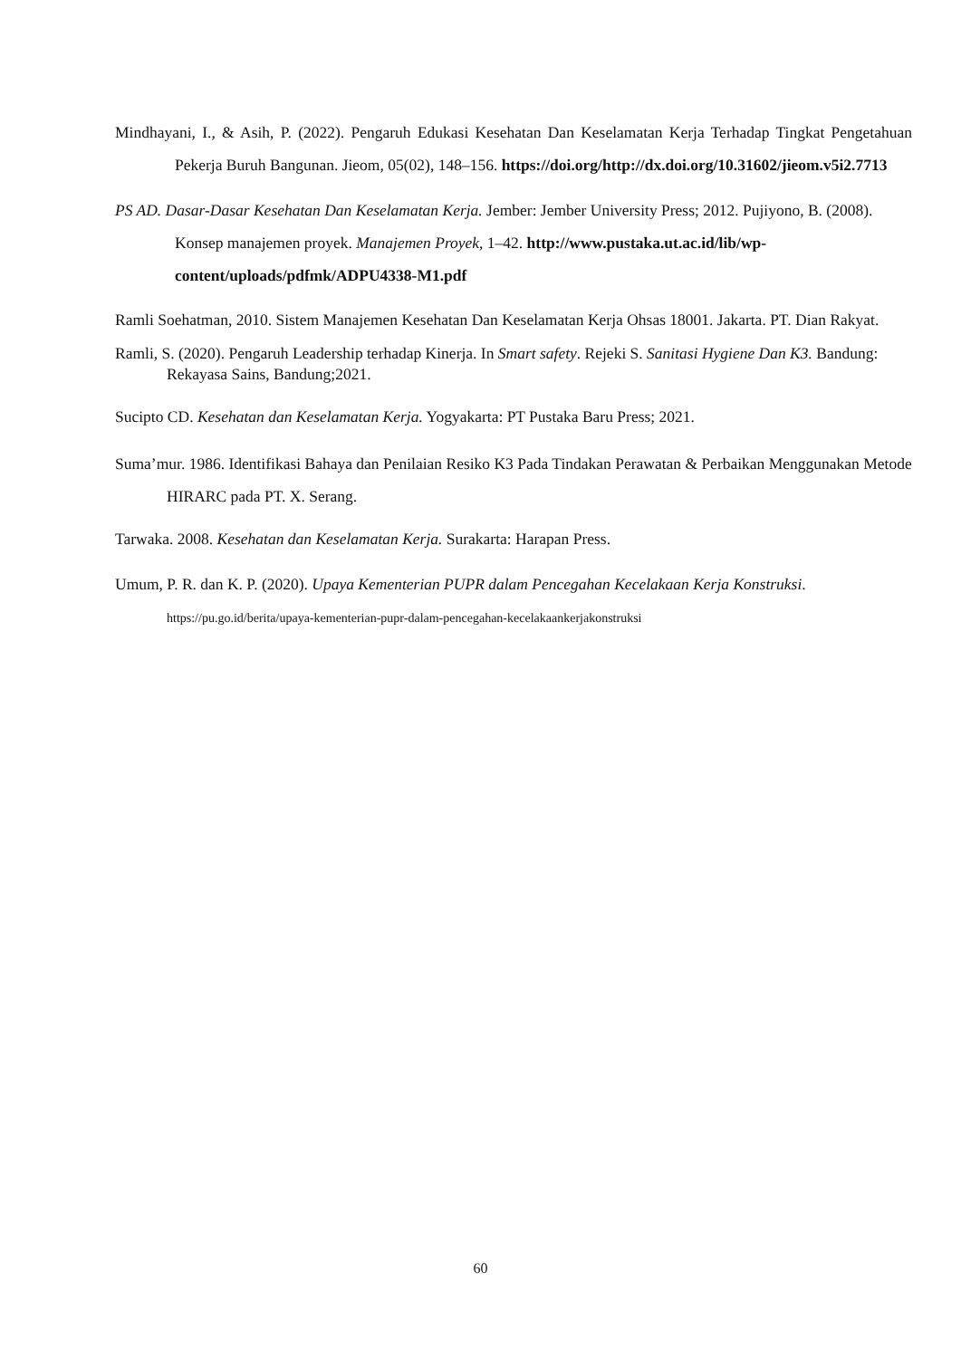Mindhayani, I., & Asih, P. (2022). Pengaruh Edukasi Kesehatan Dan Keselamatan Kerja Terhadap Tingkat Pengetahuan Pekerja Buruh Bangunan. Jieom, 05(02), 148–156. https://doi.org/http://dx.doi.org/10.31602/jieom.v5i2.7713
PS AD. Dasar-Dasar Kesehatan Dan Keselamatan Kerja. Jember: Jember University Press; 2012. Pujiyono, B. (2008). Konsep manajemen proyek. Manajemen Proyek, 1–42. http://www.pustaka.ut.ac.id/lib/wp-content/uploads/pdfmk/ADPU4338-M1.pdf
Ramli Soehatman, 2010. Sistem Manajemen Kesehatan Dan Keselamatan Kerja Ohsas 18001. Jakarta. PT. Dian Rakyat.
Ramli, S. (2020). Pengaruh Leadership terhadap Kinerja. In Smart safety. Rejeki S. Sanitasi Hygiene Dan K3. Bandung: Rekayasa Sains, Bandung;2021.
Sucipto CD. Kesehatan dan Keselamatan Kerja. Yogyakarta: PT Pustaka Baru Press; 2021.
Suma’mur. 1986. Identifikasi Bahaya dan Penilaian Resiko K3 Pada Tindakan Perawatan & Perbaikan Menggunakan Metode HIRARC pada PT. X. Serang.
Tarwaka. 2008. Kesehatan dan Keselamatan Kerja. Surakarta: Harapan Press.
Umum, P. R. dan K. P. (2020). Upaya Kementerian PUPR dalam Pencegahan Kecelakaan Kerja Konstruksi. https://pu.go.id/berita/upaya-kementerian-pupr-dalam-pencegahan-kecelakaankerjakonstruksi
60